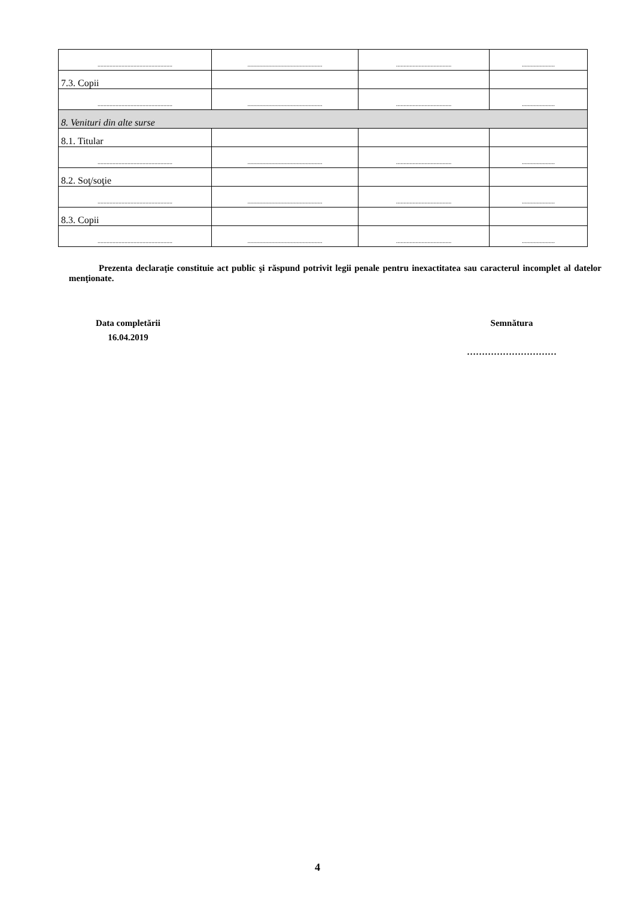| .................................................. | .................................................. | ..................................... | ...................... |
| 7.3. Copii | | | |
| .................................................. | .................................................. | ..................................... | ...................... |
| 8. Venituri din alte surse | | | |
| 8.1. Titular | | | |
| .................................................. | .................................................. | ..................................... | ...................... |
| 8.2. Soţ/soţie | | | |
| .................................................. | .................................................. | ..................................... | ...................... |
| 8.3. Copii | | | |
| .................................................. | .................................................. | ..................................... | ...................... |
Prezenta declaraţie constituie act public şi răspund potrivit legii penale pentru inexactitatea sau caracterul incomplet al datelor menţionate.
Data completării
16.04.2019
Semnătura
…………………………
4